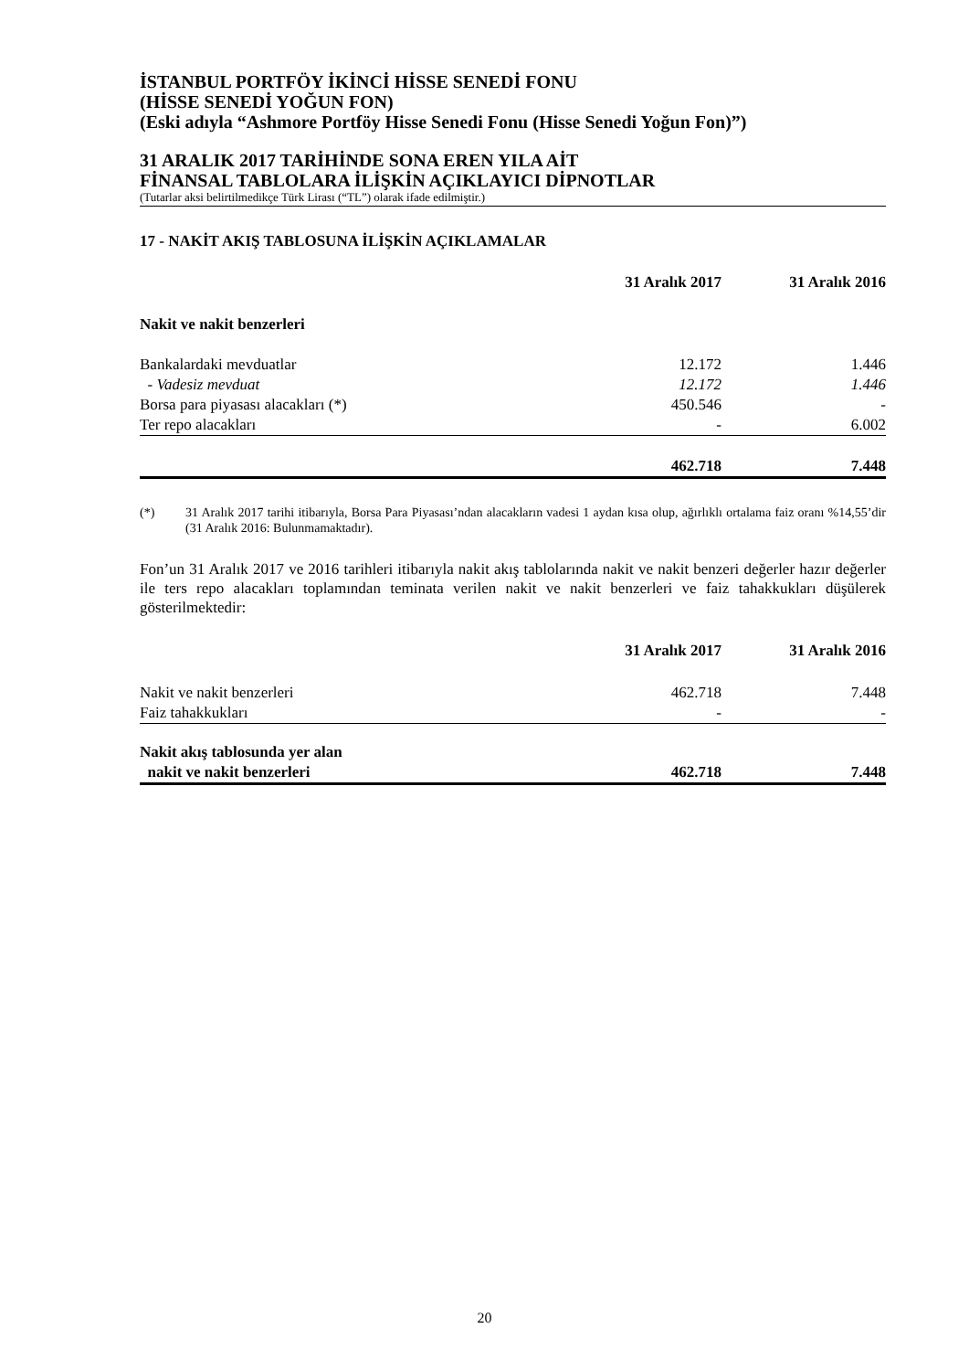İSTANBUL PORTFÖY İKİNCİ HİSSE SENEDİ FONU
(HİSSE SENEDİ YOĞUN FON)
(Eski adıyla “Ashmore Portföy Hisse Senedi Fonu (Hisse Senedi Yoğun Fon)”)
31 ARALIK 2017 TARİHİNDE SONA EREN YILA AİT
FİNANSAL TABLOLARA İLİŞKİN AÇIKLAYICI DİPNOTLAR
(Tutarlar aksi belirtilmedikçe Türk Lirası (“TL”) olarak ifade edilmiştir.)
17 - NAKİT AKIŞ TABLOSUNA İLİŞKİN AÇIKLAMALAR
| | 31 Aralık 2017 | 31 Aralık 2016 |
| Nakit ve nakit benzerleri | | |
| Bankalardaki mevduatlar | 12.172 | 1.446 |
| - Vadesiz mevduat | 12.172 | 1.446 |
| Borsa para piyasası alacakları (*) | 450.546 | - |
| Ter repo alacakları | - | 6.002 |
| | 462.718 | 7.448 |
(*) 31 Aralık 2017 tarihi itibarıyla, Borsa Para Piyasası’ndan alacakların vadesi 1 aydan kısa olup, ağırlıklı ortalama faiz oranı %14,55’dir (31 Aralık 2016: Bulunmamaktadır).
Fon’un 31 Aralık 2017 ve 2016 tarihleri itibarıyla nakit akış tablolarında nakit ve nakit benzeri değerler hazır değerler ile ters repo alacakları toplamından teminata verilen nakit ve nakit benzerleri ve faiz tahakkukları düşülerek gösterilmektedir:
| | 31 Aralık 2017 | 31 Aralık 2016 |
| Nakit ve nakit benzerleri | 462.718 | 7.448 |
| Faiz tahakkukları | - | - |
| Nakit akış tablosunda yer alan | | |
| nakit ve nakit benzerleri | 462.718 | 7.448 |
20